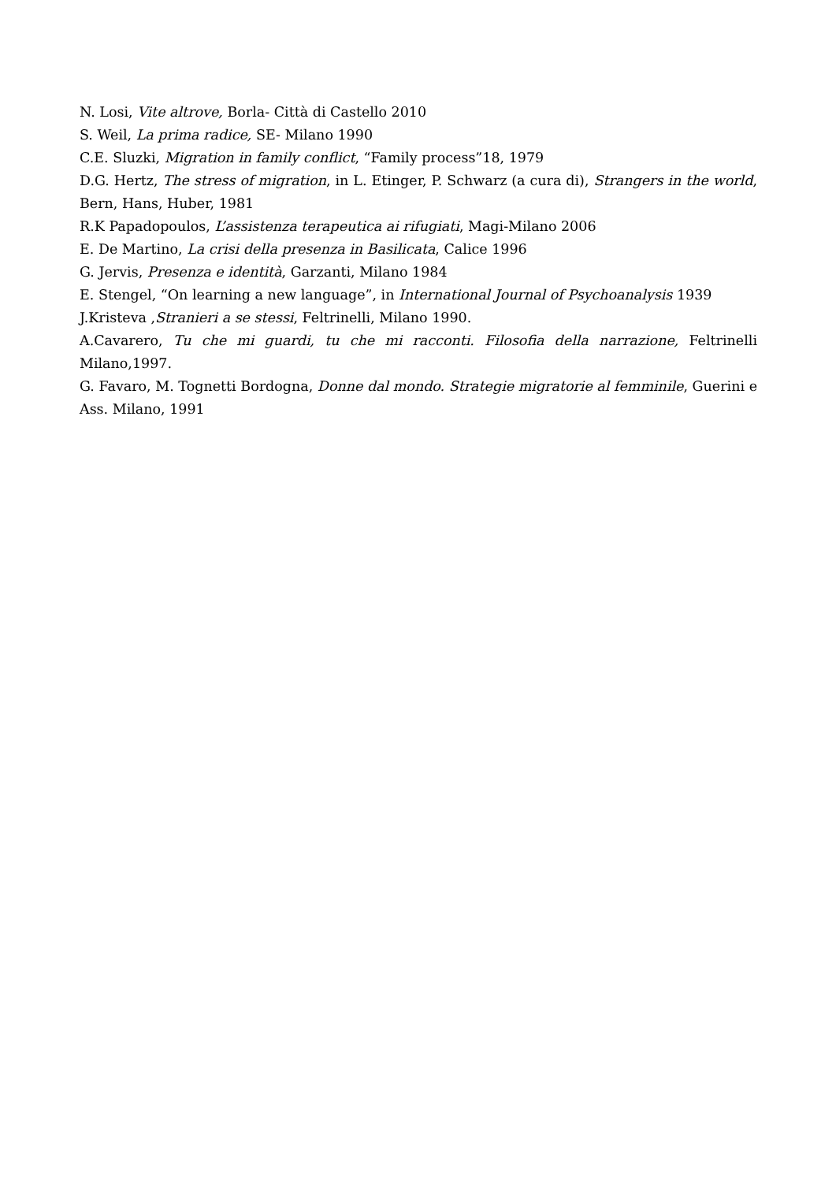N. Losi, Vite altrove, Borla- Città di Castello 2010
S. Weil, La prima radice, SE- Milano 1990
C.E. Sluzki, Migration in family conflict, “Family process”18, 1979
D.G. Hertz, The stress of migration, in L. Etinger, P. Schwarz (a cura di), Strangers in the world, Bern, Hans, Huber, 1981
R.K Papadopoulos, L’assistenza terapeutica ai rifugiati, Magi-Milano 2006
E. De Martino, La crisi della presenza in Basilicata, Calice 1996
G. Jervis, Presenza e identità, Garzanti, Milano 1984
E. Stengel, “On learning a new language”, in International Journal of Psychoanalysis 1939
J.Kristeva ,Stranieri a se stessi, Feltrinelli, Milano 1990.
A.Cavarero, Tu che mi guardi, tu che mi racconti. Filosofia della narrazione, Feltrinelli Milano,1997.
G. Favaro, M. Tognetti Bordogna, Donne dal mondo. Strategie migratorie al femminile, Guerini e Ass. Milano, 1991